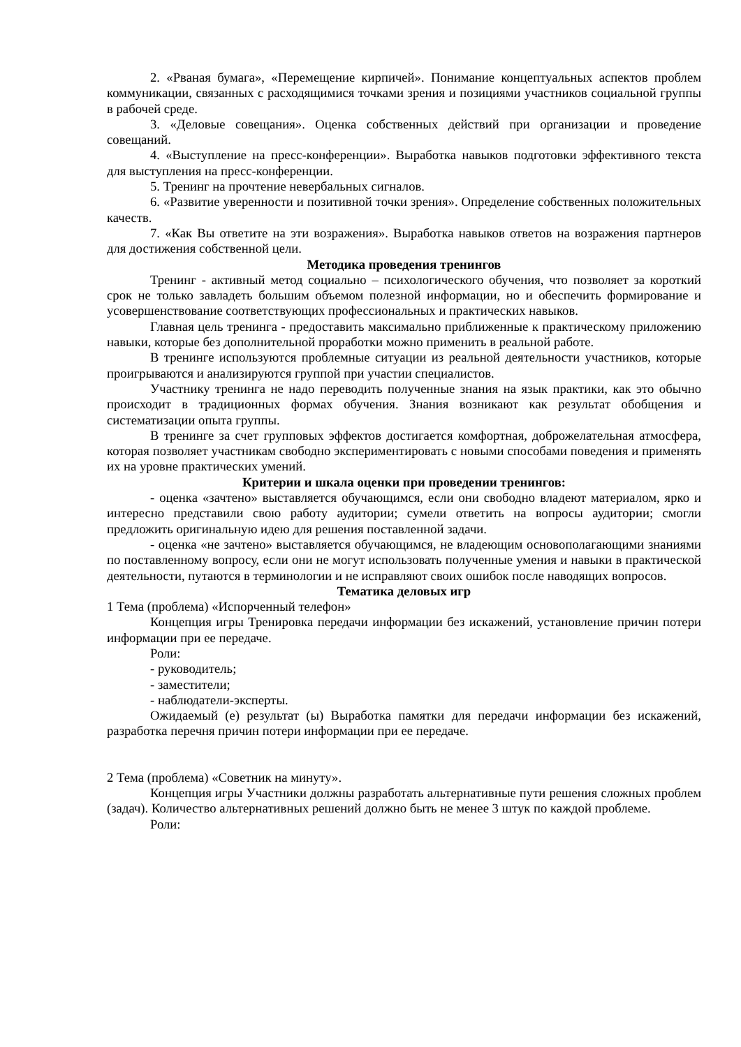2. «Рваная бумага», «Перемещение кирпичей». Понимание концептуальных аспектов проблем коммуникации, связанных с расходящимися точками зрения и позициями участников социальной группы в рабочей среде.
3. «Деловые совещания». Оценка собственных действий при организации и проведение совещаний.
4. «Выступление на пресс-конференции». Выработка навыков подготовки эффективного текста для выступления на пресс-конференции.
5. Тренинг на прочтение невербальных сигналов.
6. «Развитие уверенности и позитивной точки зрения». Определение собственных положительных качеств.
7. «Как Вы ответите на эти возражения». Выработка навыков ответов на возражения партнеров для достижения собственной цели.
Методика проведения тренингов
Тренинг - активный метод социально – психологического обучения, что позволяет за короткий срок не только завладеть большим объемом полезной информации, но и обеспечить формирование и усовершенствование соответствующих профессиональных и практических навыков.
Главная цель тренинга - предоставить максимально приближенные к практическому приложению навыки, которые без дополнительной проработки можно применить в реальной работе.
В тренинге используются проблемные ситуации из реальной деятельности участников, которые проигрываются и анализируются группой при участии специалистов.
Участнику тренинга не надо переводить полученные знания на язык практики, как это обычно происходит в традиционных формах обучения. Знания возникают как результат обобщения и систематизации опыта группы.
В тренинге за счет групповых эффектов достигается комфортная, доброжелательная атмосфера, которая позволяет участникам свободно экспериментировать с новыми способами поведения и применять их на уровне практических умений.
Критерии и шкала оценки при проведении тренингов:
- оценка «зачтено» выставляется обучающимся, если они свободно владеют материалом, ярко и интересно представили свою работу аудитории; сумели ответить на вопросы аудитории; смогли предложить оригинальную идею для решения поставленной задачи.
- оценка «не зачтено» выставляется обучающимся, не владеющим основополагающими знаниями по поставленному вопросу, если они не могут использовать полученные умения и навыки в практической деятельности, путаются в терминологии и не исправляют своих ошибок после наводящих вопросов.
Тематика деловых игр
1 Тема (проблема) «Испорченный телефон»
Концепция игры Тренировка передачи информации без искажений, установление причин потери информации при ее передаче.
Роли:
- руководитель;
- заместители;
- наблюдатели-эксперты.
Ожидаемый (е) результат (ы) Выработка памятки для передачи информации без искажений, разработка перечня причин потери информации при ее передаче.
2 Тема (проблема) «Советник на минуту».
Концепция игры Участники должны разработать альтернативные пути решения сложных проблем (задач). Количество альтернативных решений должно быть не менее 3 штук по каждой проблеме.
Роли: